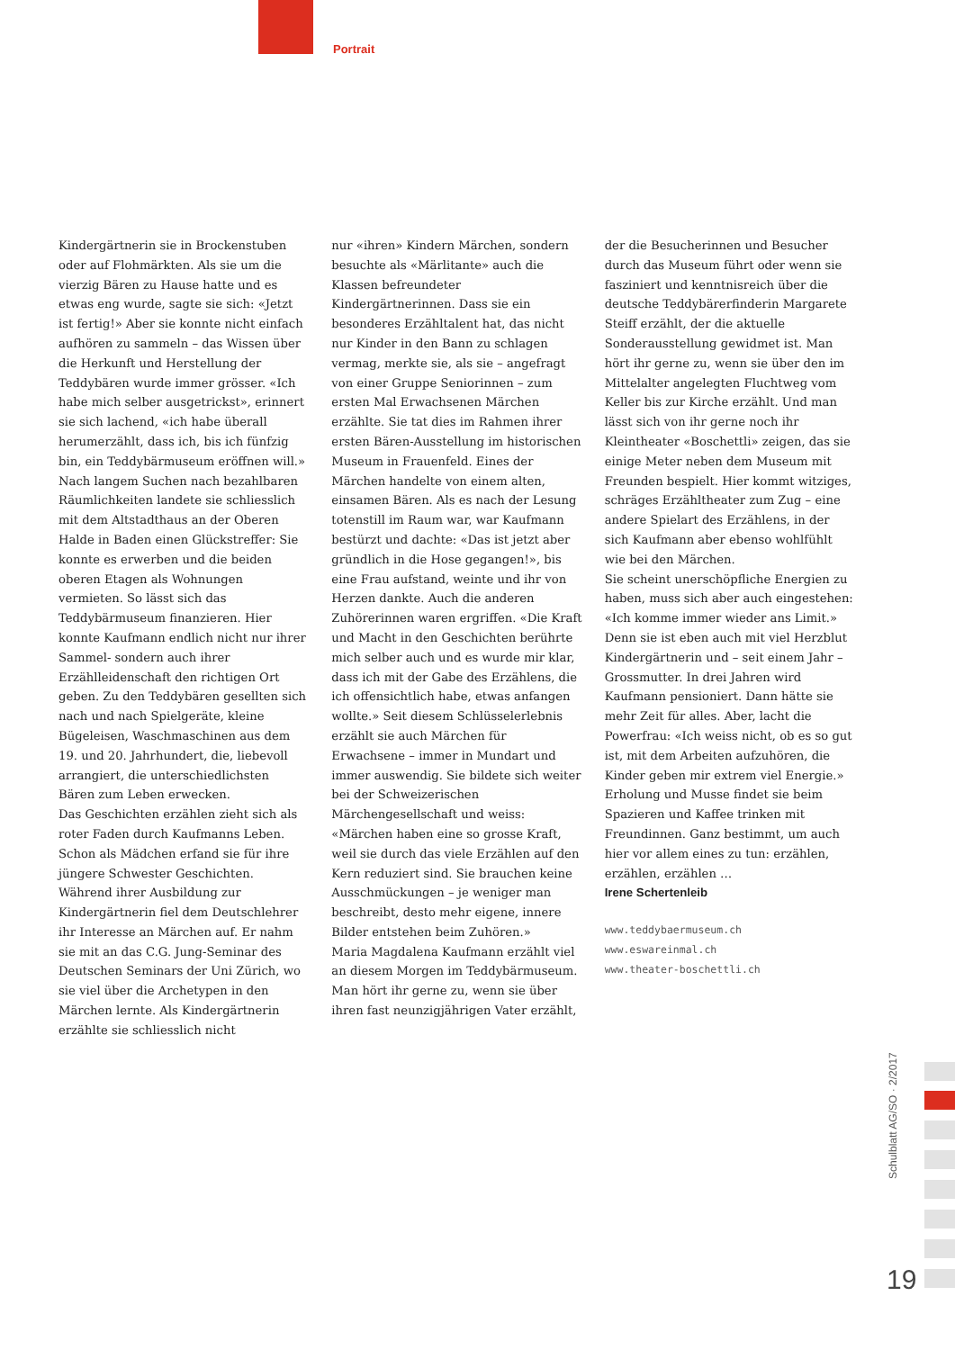Portrait
Kindergärtnerin sie in Brockenstuben oder auf Flohmärkten. Als sie um die vierzig Bären zu Hause hatte und es etwas eng wurde, sagte sie sich: «Jetzt ist fertig!» Aber sie konnte nicht einfach aufhören zu sammeln – das Wissen über die Herkunft und Herstellung der Teddybären wurde immer grösser. «Ich habe mich selber ausgetrickst», erinnert sie sich lachend, «ich habe überall herumerzählt, dass ich, bis ich fünfzig bin, ein Teddybärmuseum eröffnen will.»
Nach langem Suchen nach bezahlbaren Räumlichkeiten landete sie schliesslich mit dem Altstadthaus an der Oberen Halde in Baden einen Glückstreffer: Sie konnte es erwerben und die beiden oberen Etagen als Wohnungen vermieten. So lässt sich das Teddybärmuseum finanzieren. Hier konnte Kaufmann endlich nicht nur ihrer Sammel- sondern auch ihrer Erzählleidenschaft den richtigen Ort geben. Zu den Teddybären gesellten sich nach und nach Spielgeräte, kleine Bügeleisen, Waschmaschinen aus dem 19. und 20. Jahrhundert, die, liebevoll arrangiert, die unterschiedlichsten Bären zum Leben erwecken.
Das Geschichten erzählen zieht sich als roter Faden durch Kaufmanns Leben. Schon als Mädchen erfand sie für ihre jüngere Schwester Geschichten. Während ihrer Ausbildung zur Kindergärtnerin fiel dem Deutschlehrer ihr Interesse an Märchen auf. Er nahm sie mit an das C.G. Jung-Seminar des Deutschen Seminars der Uni Zürich, wo sie viel über die Archetypen in den Märchen lernte. Als Kindergärtnerin erzählte sie schliesslich nicht
nur «ihren» Kindern Märchen, sondern besuchte als «Märlitante» auch die Klassen befreundeter Kindergärtnerinnen. Dass sie ein besonderes Erzähltalent hat, das nicht nur Kinder in den Bann zu schlagen vermag, merkte sie, als sie – angefragt von einer Gruppe Seniorinnen – zum ersten Mal Erwachsenen Märchen erzählte. Sie tat dies im Rahmen ihrer ersten Bären-Ausstellung im historischen Museum in Frauenfeld. Eines der Märchen handelte von einem alten, einsamen Bären. Als es nach der Lesung totenstill im Raum war, war Kaufmann bestürzt und dachte: «Das ist jetzt aber gründlich in die Hose gegangen!», bis eine Frau aufstand, weinte und ihr von Herzen dankte. Auch die anderen Zuhörerinnen waren ergriffen. «Die Kraft und Macht in den Geschichten berührte mich selber auch und es wurde mir klar, dass ich mit der Gabe des Erzählens, die ich offensichtlich habe, etwas anfangen wollte.» Seit diesem Schlüsselerlebnis erzählt sie auch Märchen für Erwachsene – immer in Mundart und immer auswendig. Sie bildete sich weiter bei der Schweizerischen Märchengesellschaft und weiss: «Märchen haben eine so grosse Kraft, weil sie durch das viele Erzählen auf den Kern reduziert sind. Sie brauchen keine Ausschmückungen – je weniger man beschreibt, desto mehr eigene, innere Bilder entstehen beim Zuhören.»
Maria Magdalena Kaufmann erzählt viel an diesem Morgen im Teddybärmuseum. Man hört ihr gerne zu, wenn sie über ihren fast neunzigjährigen Vater erzählt,
der die Besucherinnen und Besucher durch das Museum führt oder wenn sie fasziniert und kenntnisreich über die deutsche Teddybärerfinderin Margarete Steiff erzählt, der die aktuelle Sonderausstellung gewidmet ist. Man hört ihr gerne zu, wenn sie über den im Mittelalter angelegten Fluchtweg vom Keller bis zur Kirche erzählt. Und man lässt sich von ihr gerne noch ihr Kleintheater «Boschettli» zeigen, das sie einige Meter neben dem Museum mit Freunden bespielt. Hier kommt witziges, schräges Erzähltheater zum Zug – eine andere Spielart des Erzählens, in der sich Kaufmann aber ebenso wohlfühlt wie bei den Märchen.
Sie scheint unerschöpfliche Energien zu haben, muss sich aber auch eingestehen: «Ich komme immer wieder ans Limit.» Denn sie ist eben auch mit viel Herzblut Kindergärtnerin und – seit einem Jahr – Grossmutter. In drei Jahren wird Kaufmann pensioniert. Dann hätte sie mehr Zeit für alles. Aber, lacht die Powerfrau: «Ich weiss nicht, ob es so gut ist, mit dem Arbeiten aufzuhören, die Kinder geben mir extrem viel Energie.» Erholung und Musse findet sie beim Spazieren und Kaffee trinken mit Freundinnen. Ganz bestimmt, um auch hier vor allem eines zu tun: erzählen, erzählen, erzählen …
Irene Schertenleib
www.teddybaermuseum.ch
www.eswareinmal.ch
www.theater-boschettli.ch
Schulblatt AG/SO · 2/2017
19